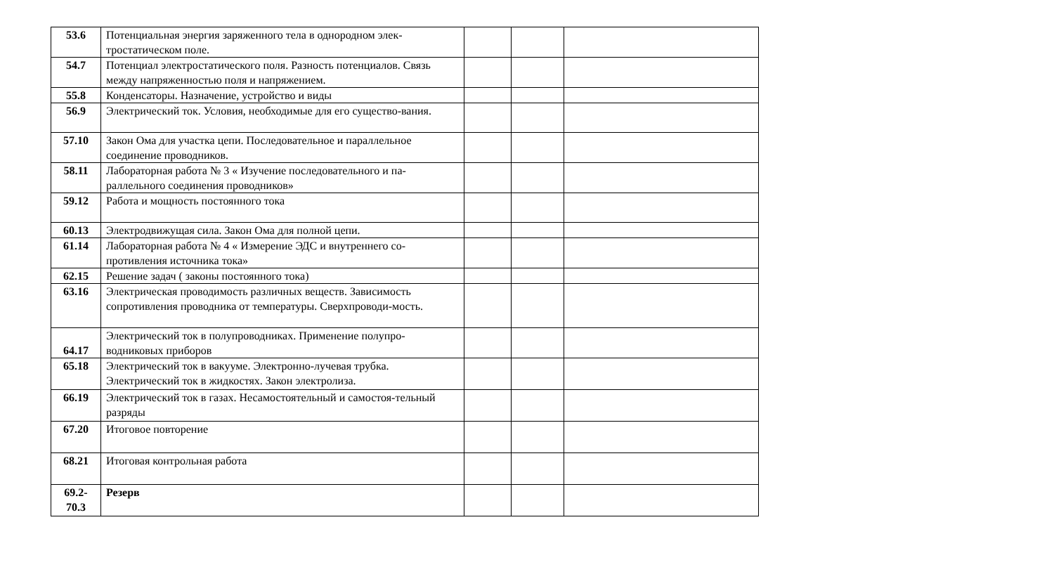| 53.6 | Потенциальная энергия заряженного тела в однородном элек-тростатическом поле. | | | |
| 54.7 | Потенциал электростатического поля. Разность потенциалов. Связь между напряженностью поля и напряжением. | | | |
| 55.8 | Конденсаторы. Назначение, устройство и виды | | | |
| 56.9 | Электрический ток. Условия, необходимые для его существо-вания. | | | |
| 57.10 | Закон Ома для участка цепи. Последовательное и параллельное соединение проводников. | | | |
| 58.11 | Лабораторная работа № 3 « Изучение последовательного и па-раллельного соединения проводников» | | | |
| 59.12 | Работа и мощность постоянного тока | | | |
| 60.13 | Электродвижущая сила. Закон Ома для полной цепи. | | | |
| 61.14 | Лабораторная работа № 4 « Измерение ЭДС и внутреннего со-противления источника тока» | | | |
| 62.15 | Решение задач ( законы постоянного тока) | | | |
| 63.16 | Электрическая проводимость различных веществ. Зависимость сопротивления проводника от температуры. Сверхпроводи-мость. | | | |
| 64.17 | Электрический ток в полупроводниках. Применение полупро-водниковых приборов | | | |
| 65.18 | Электрический ток в вакууме. Электронно-лучевая трубка. Электрический ток в жидкостях. Закон электролиза. | | | |
| 66.19 | Электрический ток в газах. Несамостоятельный и самостоя-тельный разряды | | | |
| 67.20 | Итоговое повторение | | | |
| 68.21 | Итоговая контрольная работа | | | |
| 69.2- 70.3 | Резерв | | | |